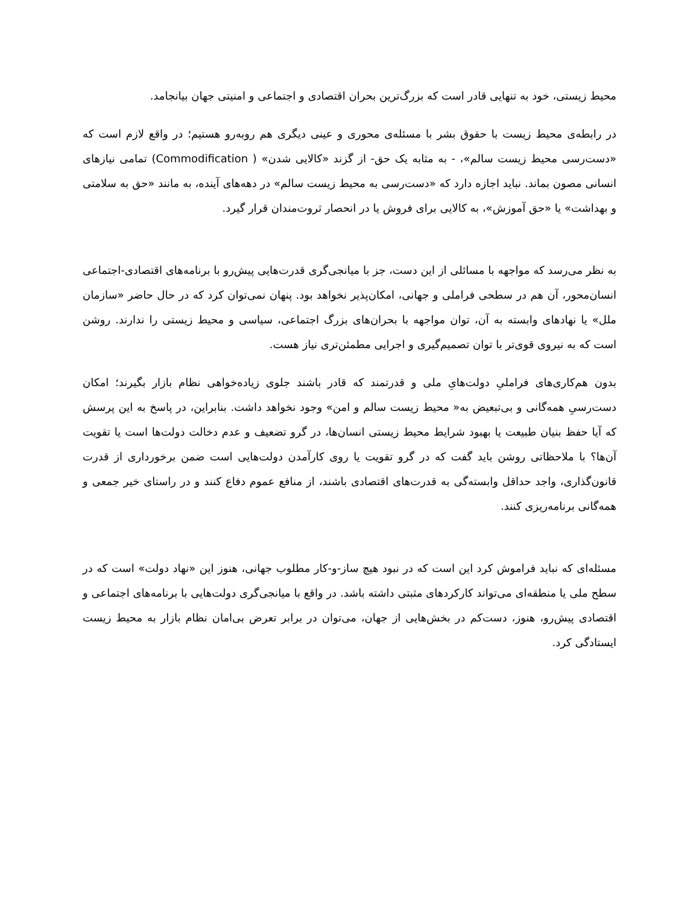محیط زیستی، خود به تنهایی قادر است که بزرگ‌ترین بحران اقتصادی و اجتماعی و امنیتی جهان بیانجامد.
در رابطه‌ی محیط زیست با حقوق بشر با مسئله‌ی محوری و عینی دیگری هم روبه‌رو هستیم؛ در واقع لازم است که «دست‌رسی محیط زیست سالم»، - به مثابه یک حق- از گزند «کالایی شدن» ( Commodification) تمامی نیازهای انسانی مصون بماند. نباید اجازه دارد که «دست‌رسی به محیط زیست سالم» در دهه‌های آینده، به مانند «حق به سلامتی و بهداشت» یا «حق آموزش»، به کالایی برای فروش یا در انحصار ثروت‌مندان قرار گیرد.
به نظر می‌رسد که مواجهه با مسائلی از این دست، جز با میانجی‌گری قدرت‌هایی پیش‌رو با برنامه‌های اقتصادی-اجتماعی انسان‌محور، آن هم در سطحی فراملی و جهانی، امکان‌پذیر نخواهد بود. پنهان نمی‌توان کرد که در حال حاضر «سازمان ملل» یا نهادهای وابسته به آن، توان مواجهه با بحران‌های بزرگ اجتماعی، سیاسی و محیط زیستی را ندارند. روشن است که به نیروی قوی‌تر با توان تصمیم‌گیری و اجرایی مطمئن‌تری نیاز هست.
بدون هم‌کاری‌های فراملیِ دولت‌هایِ ملی و قدرتمند که قادر باشند جلوی زیاده‌خواهی نظام بازار بگیرند؛ امکان دست‌رسیِ همه‌گانی و بی‌تبعیض به« محیط زیست سالم و امن» وجود نخواهد داشت. بنابراین، در پاسخ به این پرسش که آیا حفظ بنیان طبیعت یا بهبود شرایط محیط زیستی انسان‌ها، در گرو تضعیف و عدم دخالت دولت‌ها است یا تقویت آن‌ها؟ با ملاحظاتی روشن باید گفت که در گرو تقویت یا روی کارآمدن دولت‌هایی است ضمن برخورداری از قدرت قانون‌گذاری، واجد حداقل وابسته‌گی به قدرت‌های اقتصادی باشند، از منافع عموم دفاع کنند و در راستای خیر جمعی و همه‌گانی برنامه‌ریزی کنند.
مسئله‌ای که نباید فراموش کرد این است که در نبود هیچ ساز-و-کار مطلوب جهانی، هنوز این «نهاد دولت» است که در سطح ملی یا منطقه‌ای می‌تواند کارکردهای مثبتی داشته باشد. در واقع با میانجی‌گری دولت‌هایی با برنامه‌های اجتماعی و اقتصادی پیش‌رو، هنوز، دست‌کم در بخش‌هایی از جهان، می‌توان در برابر تعرض بی‌امان نظام بازار به محیط زیست ایستادگی کرد.